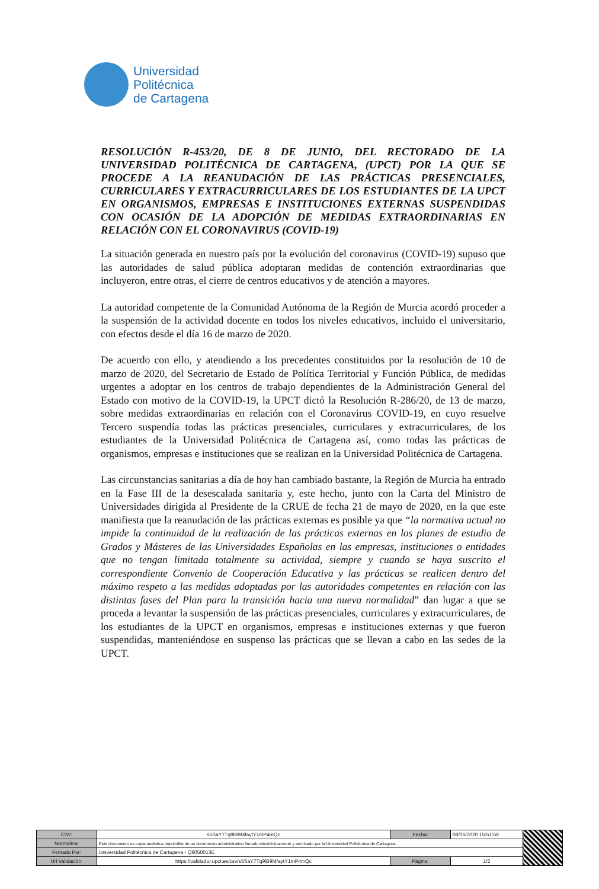Universidad
Politécnica
de Cartagena
RESOLUCIÓN R-453/20, DE 8 DE JUNIO, DEL RECTORADO DE LA UNIVERSIDAD POLITÉCNICA DE CARTAGENA, (UPCT) POR LA QUE SE PROCEDE A LA REANUDACIÓN DE LAS PRÁCTICAS PRESENCIALES, CURRICULARES Y EXTRACURRICULARES DE LOS ESTUDIANTES DE LA UPCT EN ORGANISMOS, EMPRESAS E INSTITUCIONES EXTERNAS SUSPENDIDAS CON OCASIÓN DE LA ADOPCIÓN DE MEDIDAS EXTRAORDINARIAS EN RELACIÓN CON EL CORONAVIRUS (COVID-19)
La situación generada en nuestro país por la evolución del coronavirus (COVID-19) supuso que las autoridades de salud pública adoptaran medidas de contención extraordinarias que incluyeron, entre otras, el cierre de centros educativos y de atención a mayores.
La autoridad competente de la Comunidad Autónoma de la Región de Murcia acordó proceder a la suspensión de la actividad docente en todos los niveles educativos, incluido el universitario, con efectos desde el día 16 de marzo de 2020.
De acuerdo con ello, y atendiendo a los precedentes constituidos por la resolución de 10 de marzo de 2020, del Secretario de Estado de Política Territorial y Función Pública, de medidas urgentes a adoptar en los centros de trabajo dependientes de la Administración General del Estado con motivo de la COVID-19, la UPCT dictó la Resolución R-286/20, de 13 de marzo, sobre medidas extraordinarias en relación con el Coronavirus COVID-19, en cuyo resuelve Tercero suspendía todas las prácticas presenciales, curriculares y extracurriculares, de los estudiantes de la Universidad Politécnica de Cartagena así, como todas las prácticas de organismos, empresas e instituciones que se realizan en la Universidad Politécnica de Cartagena.
Las circunstancias sanitarias a día de hoy han cambiado bastante, la Región de Murcia ha entrado en la Fase III de la desescalada sanitaria y, este hecho, junto con la Carta del Ministro de Universidades dirigida al Presidente de la CRUE de fecha 21 de mayo de 2020, en la que este manifiesta que la reanudación de las prácticas externas es posible ya que “la normativa actual no impide la continuidad de la realización de las prácticas externas en los planes de estudio de Grados y Másteres de las Universidades Españolas en las empresas, instituciones o entidades que no tengan limitada totalmente su actividad, siempre y cuando se haya suscrito el correspondiente Convenio de Cooperación Educativa y las prácticas se realicen dentro del máximo respeto a las medidas adoptadas por las autoridades competentes en relación con las distintas fases del Plan para la transición hacia una nueva normalidad” dan lugar a que se proceda a levantar la suspensión de las prácticas presenciales, curriculares y extracurriculares, de los estudiantes de la UPCT en organismos, empresas e instituciones externas y que fueron suspendidas, manteniéndose en suspenso las prácticas que se llevan a cabo en las sedes de la UPCT.
| CSV: | s5SaY7Tq9lB9MfaytY1mP4mQc | Fecha: | 08/06/2020 15:51:56 | |
| Normativa: | Este documento es copia auténtica imprimible de un documento administrativo firmado electrónicamente y archivado por la Universidad Politécnica de Cartagena. | | | |
| Firmado Por: | Universidad Politécnica de Cartagena - Q8050013E | | | |
| Url Validación: | https://validador.upct.es/csv/s5SaY7Tq9lB9MfaytY1mP4mQc | Página: | 1/2 | |